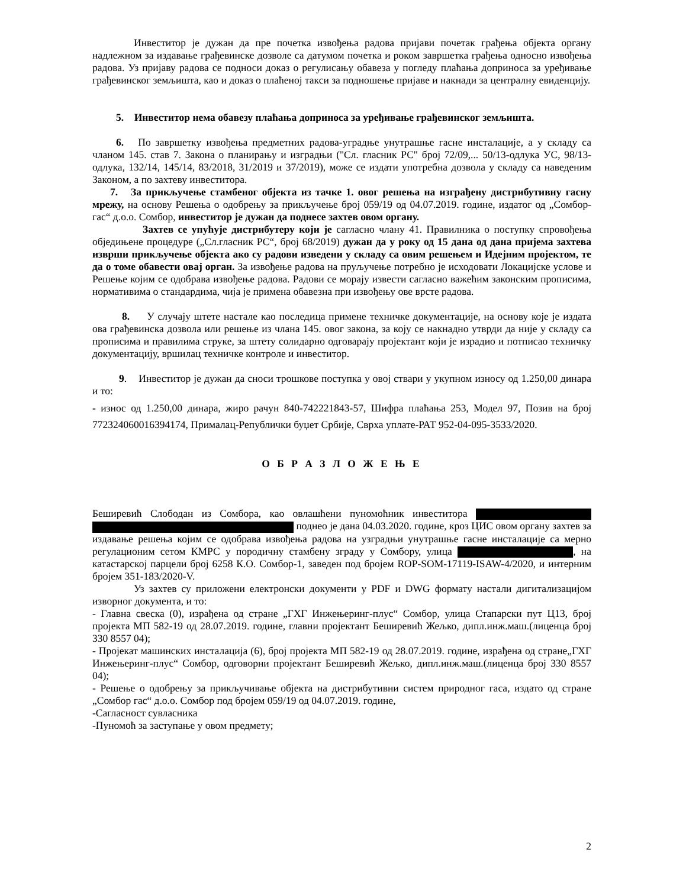Инвеститор је дужан да пре почетка извођења радова пријави почетак грађења објекта органу надлежном за издавање грађевинске дозволе са датумом почетка и роком завршетка грађења односно извођења радова. Уз пријаву радова се подноси доказ о регулисању обавеза у погледу плаћања доприноса за уређивање грађевинског земљишта, као и доказ о плаћеној такси за подношење пријаве и накнади за централну евиденцију.
5. Инвеститор нема обавезу плаћања доприноса за уређивање грађевинског земљишта.
6. По завршетку извођења предметних радова-уградње унутрашње гасне инсталације, а у складу са чланом 145. став 7. Закона о планирању и изградњи ("Сл. гласник РС" број 72/09,... 50/13-одлука УС, 98/13-одлука, 132/14, 145/14, 83/2018, 31/2019 и 37/2019), може се издати употребна дозвола у складу са наведеним Законом, а по захтеву инвеститора.
7. За прикључење стамбеног објекта из тачке 1. овог решења на изграђену дистрибутивну гасну мрежу, на основу Решења о одобрењу за прикључење број 059/19 од 04.07.2019. године, издатог од „Сомбор-гас“ д.о.о. Сомбор, инвеститор је дужан да поднесе захтев овом органу.
Захтев се упућује дистрибутеру који је сагласно члану 41. Правилника о поступку спровођења обједињене процедуре („Сл.гласник РС“, број 68/2019) дужан да у року од 15 дана од дана пријема захтева изврши прикључење објекта ако су радови изведени у складу са овим решењем и Идејним пројектом, те да о томе обавести овај орган. За извођење радова на пруључење потребно је исходовати Локацијске услове и Решење којим се одобрава извођење радова. Радови се морају извести сагласно важећим законским прописима, нормативима о стандардима, чија је примена обавезна при извођењу ове врсте радова.
8. У случају штете настале као последица примене техничке документације, на основу које је издата ова грађевинска дозвола или решење из члана 145. овог закона, за коју се накнадно утврди да није у складу са прописима и правилима струке, за штету солидарно одговарају пројектант који је израдио и потписао техничку документацију, вршилац техничке контроле и инвеститор.
9. Инвеститор је дужан да сноси трошкове поступка у овој ствари у укупном износу од 1.250,00 динара и то:
- износ од 1.250,00 динара, жиро рачун 840-742221843-57, Шифра плаћања 253, Модел 97, Позив на број 772324060016394174, Прималац-Републички буџет Србије, Сврха уплате-РАТ 952-04-095-3533/2020.
О Б Р А З Л О Ж Е Њ Е
Беширевић Слободан из Сомбора, као овлашћени пуномоћник инвеститора поднео је дана 04.03.2020. године, кроз ЦИС овом органу захтев за издавање решења којим се одобрава извођења радова на узградњи унутрашње гасне инсталације са мерно регулационим сетом КМРС у породичну стамбену зграду у Сомбору, улица , на катастарској парцели број 6258 К.О. Сомбор-1, заведен под бројем ROP-SOM-17119-ISAW-4/2020, и интерним бројем 351-183/2020-V.
Уз захтев су приложени електронски документи у PDF и DWG формату настали дигитализацијом изворног документа, и то:
- Главна свеска (0), израђена од стране „ГХГ Инжењеринг-плус“ Сомбор, улица Стапарски пут Ц13, број пројекта МП 582-19 од 28.07.2019. године, главни пројектант Беширевић Жељко, дипл.инж.маш.(лиценца број 330 8557 04);
- Пројекат машинских инсталација (6), број пројекта МП 582-19 од 28.07.2019. године, израђена од стране„ГХГ Инжењеринг-плус“ Сомбор, одговорни пројектант Беширевић Жељко, дипл.инж.маш.(лиценца број 330 8557 04);
- Решење о одобрењу за прикључивање објекта на дистрибутивни систем природног гаса, издато од стране „Сомбор гас“ д.о.о. Сомбор под бројем 059/19 од 04.07.2019. године,
-Сагласност сувласника
-Пуномоћ за заступање у овом предмету;
2